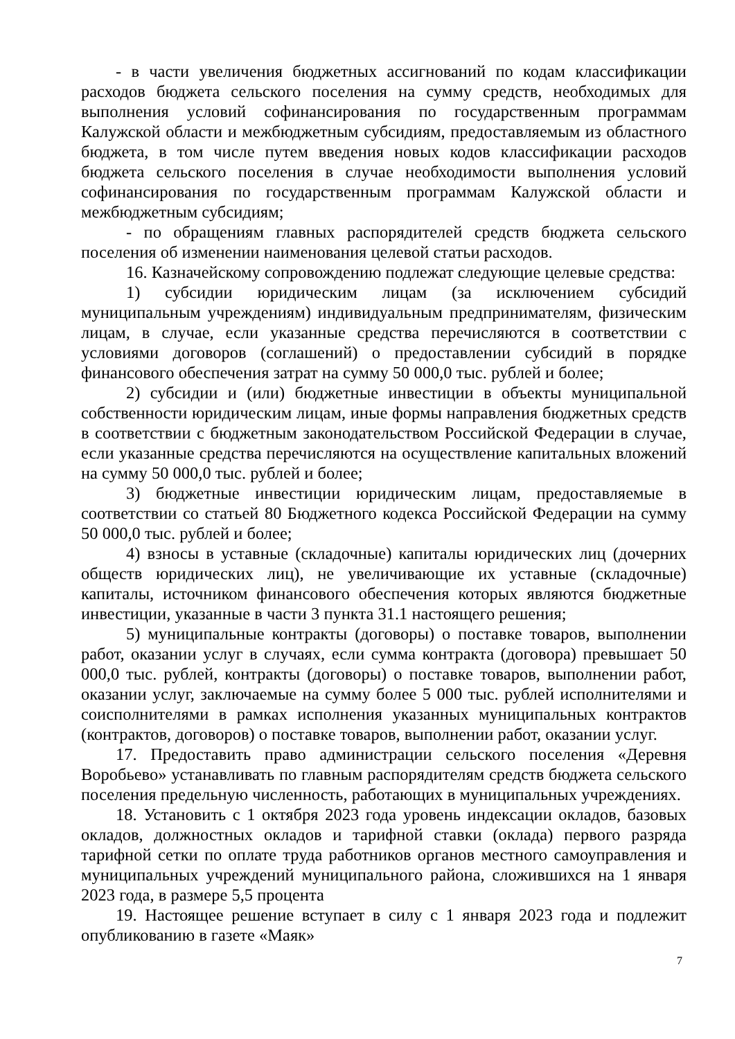- в части увеличения бюджетных ассигнований по кодам классификации расходов бюджета сельского поселения на сумму средств, необходимых для выполнения условий софинансирования по государственным программам Калужской области и межбюджетным субсидиям, предоставляемым из областного бюджета, в том числе путем введения новых кодов классификации расходов бюджета сельского поселения в случае необходимости выполнения условий софинансирования по государственным программам Калужской области и межбюджетным субсидиям;
- по обращениям главных распорядителей средств бюджета сельского поселения об изменении наименования целевой статьи расходов.
16. Казначейскому сопровождению подлежат следующие целевые средства:
1) субсидии юридическим лицам (за исключением субсидий муниципальным учреждениям) индивидуальным предпринимателям, физическим лицам, в случае, если указанные средства перечисляются в соответствии с условиями договоров (соглашений) о предоставлении субсидий в порядке финансового обеспечения затрат на сумму 50 000,0 тыс. рублей и более;
2) субсидии и (или) бюджетные инвестиции в объекты муниципальной собственности юридическим лицам, иные формы направления бюджетных средств в соответствии с бюджетным законодательством Российской Федерации в случае, если указанные средства перечисляются на осуществление капитальных вложений на сумму 50 000,0 тыс. рублей и более;
3) бюджетные инвестиции юридическим лицам, предоставляемые в соответствии со статьей 80 Бюджетного кодекса Российской Федерации на сумму 50 000,0 тыс. рублей и более;
4) взносы в уставные (складочные) капиталы юридических лиц (дочерних обществ юридических лиц), не увеличивающие их уставные (складочные) капиталы, источником финансового обеспечения которых являются бюджетные инвестиции, указанные в части 3 пункта 31.1 настоящего решения;
5) муниципальные контракты (договоры) о поставке товаров, выполнении работ, оказании услуг в случаях, если сумма контракта (договора) превышает 50 000,0 тыс. рублей, контракты (договоры) о поставке товаров, выполнении работ, оказании услуг, заключаемые на сумму более 5 000 тыс. рублей исполнителями и соисполнителями в рамках исполнения указанных муниципальных контрактов (контрактов, договоров) о поставке товаров, выполнении работ, оказании услуг.
17. Предоставить право администрации сельского поселения «Деревня Воробьево» устанавливать по главным распорядителям средств бюджета сельского поселения предельную численность, работающих в муниципальных учреждениях.
18. Установить с 1 октября 2023 года уровень индексации окладов, базовых окладов, должностных окладов и тарифной ставки (оклада) первого разряда тарифной сетки по оплате труда работников органов местного самоуправления и муниципальных учреждений муниципального района, сложившихся на 1 января 2023 года, в размере 5,5 процента
19. Настоящее решение вступает в силу с 1 января 2023 года и подлежит опубликованию в газете «Маяк»
7